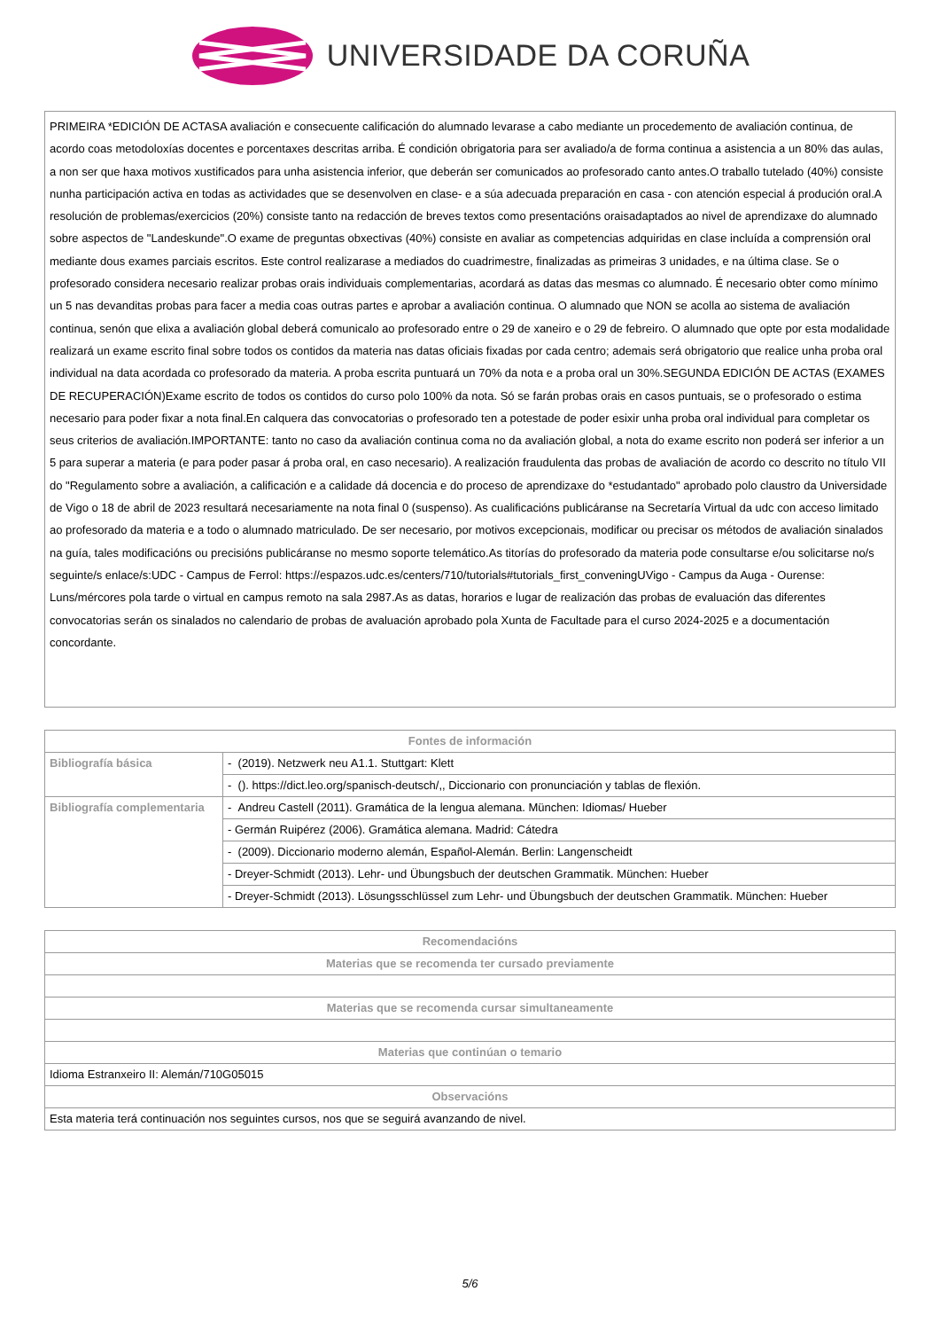UNIVERSIDADE DA CORUÑA
PRIMEIRA *EDICIÓN DE ACTASA avaliación e consecuente calificación do alumnado levarase a cabo mediante un procedemento de avaliación continua, de acordo coas metodoloxías docentes e porcentaxes descritas arriba. É condición obrigatoria para ser avaliado/a de forma continua a asistencia a un 80% das aulas, a non ser que haxa motivos xustificados para unha asistencia inferior, que deberán ser comunicados ao profesorado canto antes.O traballo tutelado (40%) consiste nunha participación activa en todas as actividades que se desenvolven en clase- e a súa adecuada preparación en casa - con atención especial á produción oral.A resolución de problemas/exercicios (20%) consiste tanto na redacción de breves textos como presentacións oraisadaptados ao nivel de aprendizaxe do alumnado sobre aspectos de "Landeskunde".O exame de preguntas obxectivas (40%) consiste en avaliar as competencias adquiridas en clase incluída a comprensión oral mediante dous exames parciais escritos. Este control realizarase a mediados do cuadrimestre, finalizadas as primeiras 3 unidades, e na última clase. Se o profesorado considera necesario realizar probas orais individuais complementarias, acordará as datas das mesmas co alumnado. É necesario obter como mínimo un 5 nas devanditas probas para facer a media coas outras partes e aprobar a avaliación continua. O alumnado que NON se acolla ao sistema de avaliación continua, senón que elixa a avaliación global deberá comunicalo ao profesorado entre o 29 de xaneiro e o 29 de febreiro. O alumnado que opte por esta modalidade realizará un exame escrito final sobre todos os contidos da materia nas datas oficiais fixadas por cada centro; ademais será obrigatorio que realice unha proba oral individual na data acordada co profesorado da materia. A proba escrita puntuará un 70% da nota e a proba oral un 30%.SEGUNDA EDICIÓN DE ACTAS (EXAMES DE RECUPERACIÓN)Exame escrito de todos os contidos do curso polo 100% da nota. Só se farán probas orais en casos puntuais, se o profesorado o estima necesario para poder fixar a nota final.En calquera das convocatorias o profesorado ten a potestade de poder esixir unha proba oral individual para completar os seus criterios de avaliación.IMPORTANTE: tanto no caso da avaliación continua coma no da avaliación global, a nota do exame escrito non poderá ser inferior a un 5 para superar a materia (e para poder pasar á proba oral, en caso necesario). A realización fraudulenta das probas de avaliación de acordo co descrito no título VII do "Regulamento sobre a avaliación, a calificación e a calidade dá docencia e do proceso de aprendizaxe do *estudantado" aprobado polo claustro da Universidade de Vigo o 18 de abril de 2023 resultará necesariamente na nota final 0 (suspenso). As cualificacións publicáranse na Secretaría Virtual da udc con acceso limitado ao profesorado da materia e a todo o alumnado matriculado. De ser necesario, por motivos excepcionais, modificar ou precisar os métodos de avaliación sinalados na guía, tales modificacións ou precisións publicáranse no mesmo soporte telemático.As titorías do profesorado da materia pode consultarse e/ou solicitarse no/s seguinte/s enlace/s:UDC - Campus de Ferrol: https://espazos.udc.es/centers/710/tutorials#tutorials_first_conveningUVigo - Campus da Auga - Ourense: Luns/mércores pola tarde o virtual en campus remoto na sala 2987.As as datas, horarios e lugar de realización das probas de evaluación das diferentes convocatorias serán os sinalados no calendario de probas de avaluación aprobado pola Xunta de Facultade para el curso 2024-2025 e a documentación concordante.
| Fontes de información | |
| --- | --- |
| Bibliografía básica | - (2019). Netzwerk neu A1.1. Stuttgart: Klett |
| | - (). https://dict.leo.org/spanisch-deutsch/,, Diccionario con pronunciación y tablas de flexión. |
| Bibliografía complementaria | - Andreu Castell (2011). Gramática de la lengua alemana. München: Idiomas/ Hueber |
| | - Germán Ruipérez (2006). Gramática alemana. Madrid: Cátedra |
| | - (2009). Diccionario moderno alemán, Español-Alemán. Berlin: Langenscheidt |
| | - Dreyer-Schmidt (2013). Lehr- und Übungsbuch der deutschen Grammatik. München: Hueber |
| | - Dreyer-Schmidt (2013). Lösungsschlüssel zum Lehr- und Übungsbuch der deutschen Grammatik. München: Hueber |
| Recomendacións |
| --- |
| Materias que se recomenda ter cursado previamente |
| Materias que se recomenda cursar simultaneamente |
| Materias que continúan o temario |
| Idioma Estranxeiro II: Alemán/710G05015 |
| Observacións |
| Esta materia terá continuación nos seguintes cursos, nos que se seguirá avanzando de nivel. |
5/6